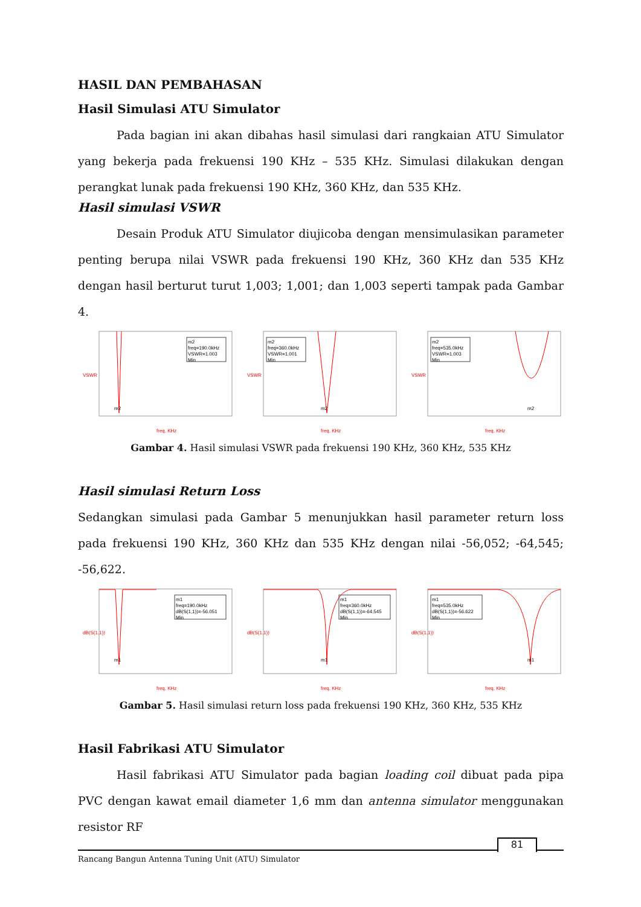HASIL DAN PEMBAHASAN
Hasil Simulasi ATU Simulator
Pada bagian ini akan dibahas hasil simulasi dari rangkaian ATU Simulator yang bekerja pada frekuensi 190 KHz – 535 KHz. Simulasi dilakukan dengan perangkat lunak pada frekuensi 190 KHz, 360 KHz, dan 535 KHz.
Hasil simulasi VSWR
Desain Produk ATU Simulator diujicoba dengan mensimulasikan parameter penting berupa nilai VSWR pada frekuensi 190 KHz, 360 KHz dan 535 KHz dengan hasil berturut turut 1,003; 1,001; dan 1,003 seperti tampak pada Gambar 4.
m2
freq=190.0kHz
VSWR=1.003
Min
m2
freq, KHz
VSWR
m2
freq=360.0kHz
VSWR=1.001
Min
m2
freq, KHz
VSWR
m2
freq=535.0kHz
VSWR=1.003
Min
m2
freq, KHz
VSWR
Gambar 4. Hasil simulasi VSWR pada frekuensi 190 KHz, 360 KHz, 535 KHz
Hasil simulasi Return Loss
Sedangkan simulasi pada Gambar 5 menunjukkan hasil parameter return loss pada frekuensi 190 KHz, 360 KHz dan 535 KHz dengan nilai -56,052; -64,545; -56,622.
m1
freq=190.0kHz
dB(S(1,1))=-56.051
Min
m1
freq, KHz
dB(S(1,1))
m1
freq=360.0kHz
dB(S(1,1))=-64.545
Min
m1
freq, KHz
dB(S(1,1))
m1
freq=535.0kHz
dB(S(1,1))=-56.622
Min
m1
freq, KHz
dB(S(1,1))
Gambar 5. Hasil simulasi return loss pada frekuensi 190 KHz, 360 KHz, 535 KHz
Hasil Fabrikasi ATU Simulator
Hasil fabrikasi ATU Simulator pada bagian loading coil dibuat pada pipa PVC dengan kawat email diameter 1,6 mm dan antenna simulator menggunakan resistor RF
Rancang Bangun Antenna Tuning Unit (ATU) Simulator
81